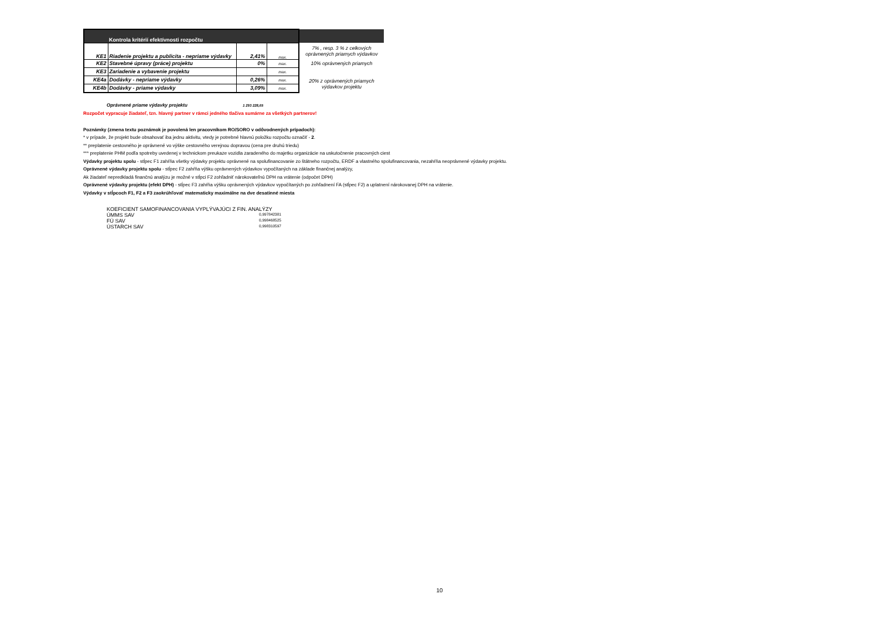| | Kontrola kritérií efektívnosti rozpočtu | | | |
| KE1 | Riadenie projektu a publicita - nepriame výdavky | 2,41% | max. | 7% , resp. 3 % z celkových oprávnených priamych výdavkov |
| KE2 | Stavebné úpravy (práce) projektu | 0% | max. | 10% oprávnených priamych |
| KE3 | Zariadenie a vybavenie projektu | | max. | |
| KE4a | Dodávky - nepriame výdavky | 0,26% | max. | 20% z oprávnených priamych výdavkov projektu |
| KE4b | Dodávky - priame výdavky | 3,09% | max. | |
Oprávnené priame výdavky projektu 1 293 228,65
Rozpočet vypracuje žiadateľ, tzn. hlavný partner v rámci jedného tlačiva sumárne za všetkých partnerov!
Poznámky (zmena textu poznámok je povolená len pracovníkom RO/SORO v odôvodnených prípadoch):
* v prípade, že projekt bude obsahovať iba jednu aktivitu, vtedy je potrebné hlavnú položku rozpočtu označiť - 2.
** preplatenie cestovného je oprávnené vo výške cestovného verejnou dopravou (cena pre druhú triedu)
*** preplatenie PHM podľa spotreby uvedenej v technickom preukaze vozidla zaradeného do majetku organizácie na uskutočnenie pracovných ciest
Výdavky projektu spolu - stĺpec F1 zahŕňa všetky výdavky projektu oprávnené na spolufinancovanie zo štátneho rozpočtu, ERDF a vlastného spolufinancovania, nezahŕňa neoprávnené výdavky projektu.
Oprávnené výdavky projektu spolu - stĺpec F2 zahŕňa výšku oprávnených výdavkov vypočítaných na základe finančnej analýzy,
Ak žiadateľ nepredkladá finančnú analýzu je možné v stĺpci F2 zohľadniť nárokovateľnú DPH na vrátenie (odpočet DPH)
Oprávnené výdavky projektu (efekt DPH) - stĺpec F3 zahŕňa výšku oprávnených výdavkov vypočítaných po zohľadnení FA (stĺpec F2) a uplatnení nárokovanej DPH na vrátenie.
Výdavky v stĺpcoch F1, F2 a F3 zaokrúhľovať matematicky maximálne na dve desatinné miesta
| KOEFICIENT SAMOFINANCOVANIA VYPLÝVAJÚCI Z FIN. ANALÝZY | |
| ÚMMS SAV | 0,997842381 |
| FÚ SAV | 0,998468525 |
| ÚSTARCH SAV | 0,998310597 |
10